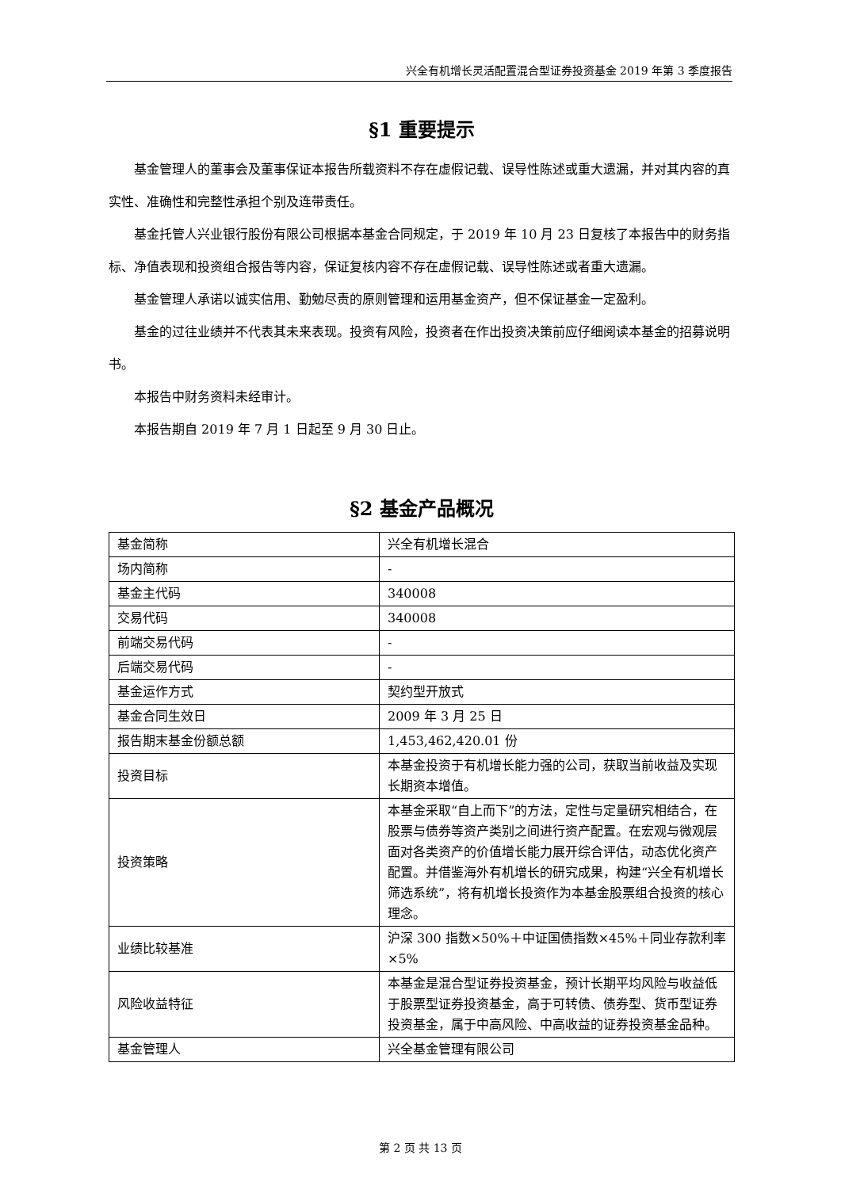兴全有机增长灵活配置混合型证券投资基金 2019 年第 3 季度报告
§1 重要提示
基金管理人的董事会及董事保证本报告所载资料不存在虚假记载、误导性陈述或重大遗漏，并对其内容的真实性、准确性和完整性承担个别及连带责任。
基金托管人兴业银行股份有限公司根据本基金合同规定，于 2019 年 10 月 23 日复核了本报告中的财务指标、净值表现和投资组合报告等内容，保证复核内容不存在虚假记载、误导性陈述或者重大遗漏。
基金管理人承诺以诚实信用、勤勉尽责的原则管理和运用基金资产，但不保证基金一定盈利。
基金的过往业绩并不代表其未来表现。投资有风险，投资者在作出投资决策前应仔细阅读本基金的招募说明书。
本报告中财务资料未经审计。
本报告期自 2019 年 7 月 1 日起至 9 月 30 日止。
§2 基金产品概况
| 基金简称 | 兴全有机增长混合 |
| 场内简称 | - |
| 基金主代码 | 340008 |
| 交易代码 | 340008 |
| 前端交易代码 | - |
| 后端交易代码 | - |
| 基金运作方式 | 契约型开放式 |
| 基金合同生效日 | 2009 年 3 月 25 日 |
| 报告期末基金份额总额 | 1,453,462,420.01 份 |
| 投资目标 | 本基金投资于有机增长能力强的公司，获取当前收益及实现长期资本增值。 |
| 投资策略 | 本基金采取“自上而下”的方法，定性与定量研究相结合，在股票与债券等资产类别之间进行资产配置。在宏观与微观层面对各类资产的价值增长能力展开综合评估，动态优化资产配置。并借鉴海外有机增长的研究成果，构建“兴全有机增长筛选系统”，将有机增长投资作为本基金股票组合投资的核心理念。 |
| 业绩比较基准 | 沪深 300 指数×50%＋中证国债指数×45%＋同业存款利率×5% |
| 风险收益特征 | 本基金是混合型证券投资基金，预计长期平均风险与收益低于股票型证券投资基金，高于可转债、债券型、货币型证券投资基金，属于中高风险、中高收益的证券投资基金品种。 |
| 基金管理人 | 兴全基金管理有限公司 |
第 2 页 共 13 页